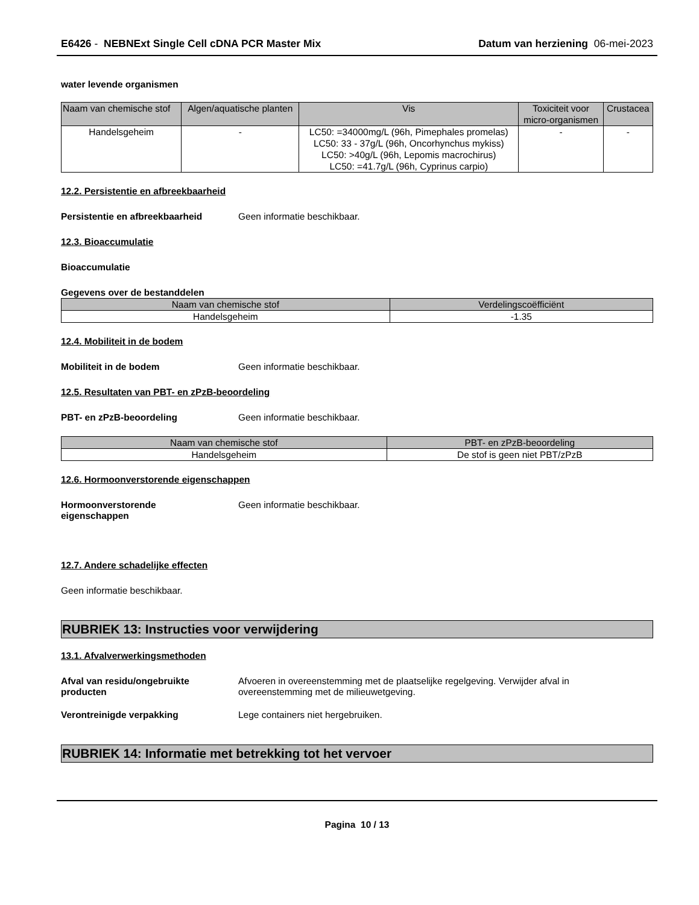E6426 - NEBNExt Single Cell cDNA PCR Master Mix Datum van herziening 06-mei-2023
water levende organismen
| Naam van chemische stof | Algen/aquatische planten | Vis | Toxiciteit voor micro-organismen | Crustacea |
| --- | --- | --- | --- | --- |
| Handelsgeheim | - | LC50: =34000mg/L (96h, Pimephales promelas) LC50: 33 - 37g/L (96h, Oncorhynchus mykiss) LC50: >40g/L (96h, Lepomis macrochirus) LC50: =41.7g/L (96h, Cyprinus carpio) | - | - |
12.2. Persistentie en afbreekbaarheid
Persistentie en afbreekbaarheid Geen informatie beschikbaar.
12.3. Bioaccumulatie
Bioaccumulatie
Gegevens over de bestanddelen
| Naam van chemische stof | Verdelingscoëfficiënt |
| --- | --- |
| Handelsgeheim | -1.35 |
12.4. Mobiliteit in de bodem
Mobiliteit in de bodem Geen informatie beschikbaar.
12.5. Resultaten van PBT- en zPzB-beoordeling
PBT- en zPzB-beoordeling Geen informatie beschikbaar.
| Naam van chemische stof | PBT- en zPzB-beoordeling |
| --- | --- |
| Handelsgeheim | De stof is geen niet PBT/zPzB |
12.6. Hormoonverstorende eigenschappen
Hormoonverstorende
eigenschappen
Geen informatie beschikbaar.
12.7. Andere schadelijke effecten
Geen informatie beschikbaar.
RUBRIEK 13: Instructies voor verwijdering
13.1. Afvalverwerkingsmethoden
Afval van residu/ongebruikte
producten
Afvoeren in overeenstemming met de plaatselijke regelgeving. Verwijder afval in
overeenstemming met de milieuwetgeving.
Verontreinigde verpakking Lege containers niet hergebruiken.
RUBRIEK 14: Informatie met betrekking tot het vervoer
Pagina 10 / 13